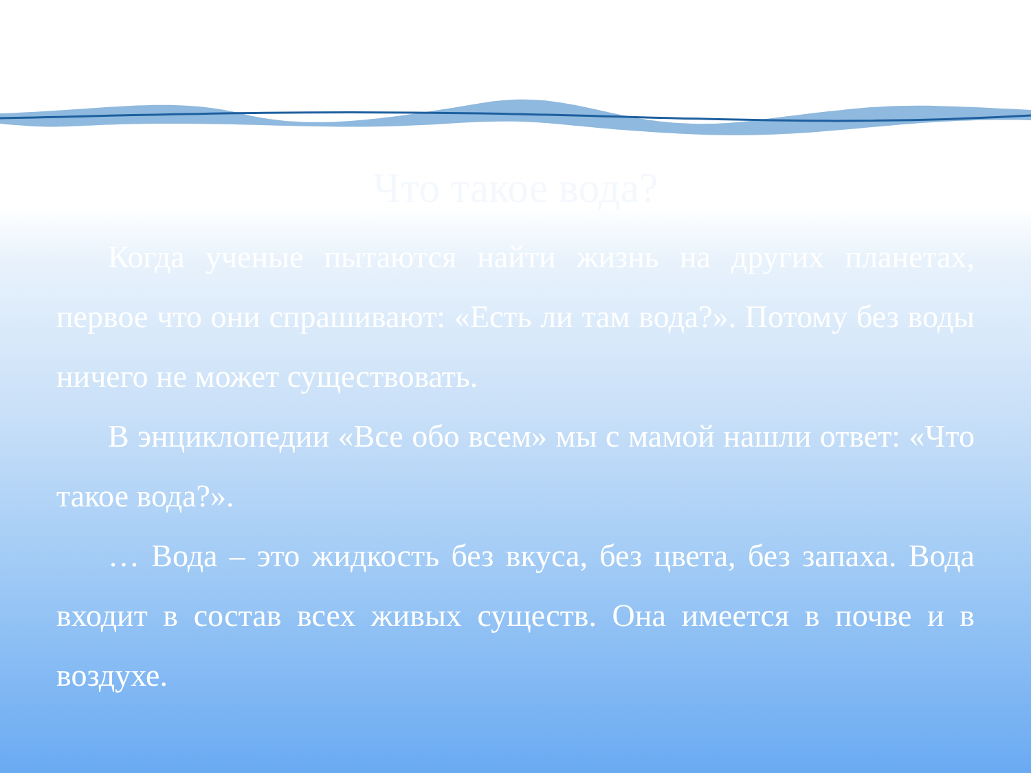Что такое вода?
Когда ученые пытаются найти жизнь на других планетах, первое что они спрашивают: «Есть ли там вода?». Потому без воды ничего не может существовать.
В энциклопедии «Все обо всем» мы с мамой нашли ответ: «Что такое вода?».
… Вода – это жидкость без вкуса, без цвета, без запаха. Вода входит в состав всех живых существ. Она имеется в почве и в воздухе.